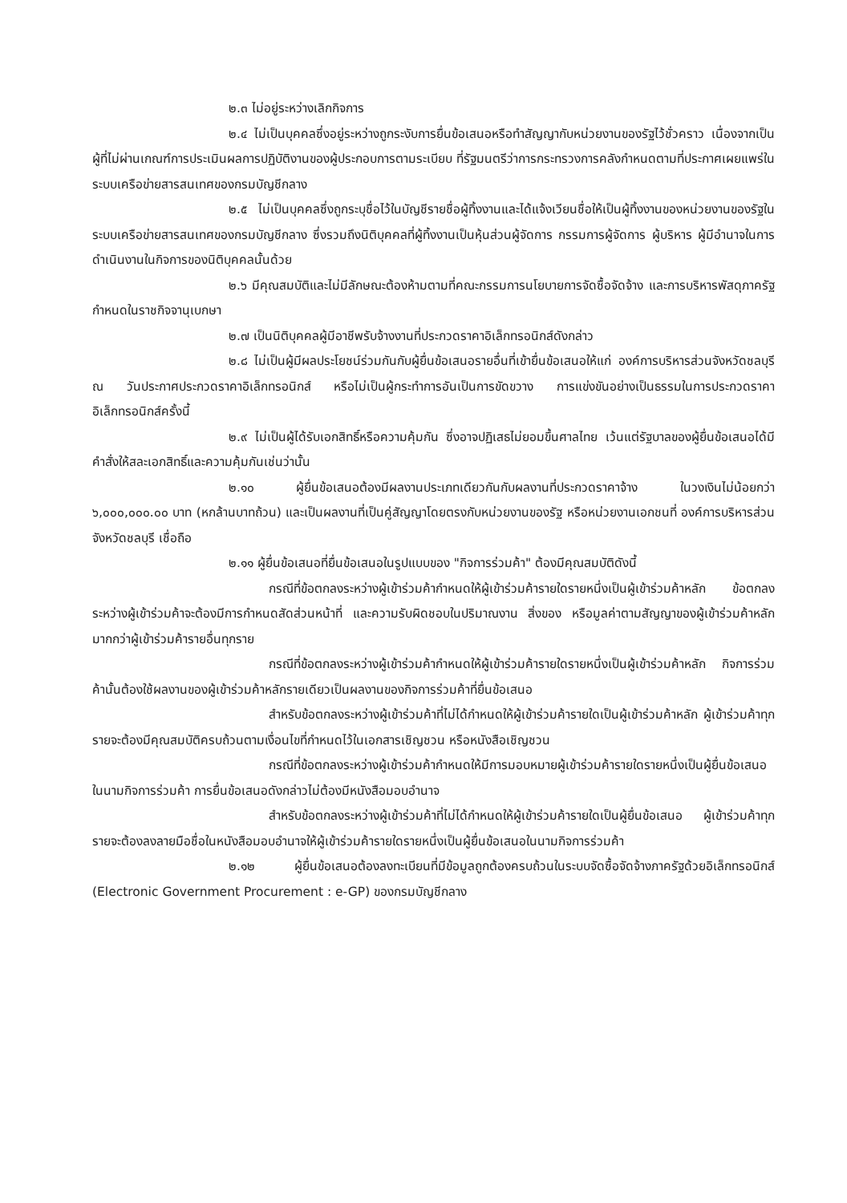๒.๓ ไม่อยู่ระหว่างเลิกกิจการ
๒.๔ ไม่เป็นบุคคลซึ่งอยู่ระหว่างถูกระงับการยื่นข้อเสนอหรือทำสัญญากับหน่วยงานของรัฐไว้ชั่วคราว เนื่องจากเป็นผู้ที่ไม่ผ่านเกณฑ์การประเมินผลการปฏิบัติงานของผู้ประกอบการตามระเบียบ ที่รัฐมนตรีว่าการกระทรวงการคลังกำหนดตามที่ประกาศเผยแพร่ในระบบเครือข่ายสารสนเทศของกรมบัญชีกลาง
๒.๕ ไม่เป็นบุคคลซึ่งถูกระบุชื่อไว้ในบัญชีรายชื่อผู้ทิ้งงานและได้แจ้งเวียนชื่อให้เป็นผู้ทิ้งงานของหน่วยงานของรัฐในระบบเครือข่ายสารสนเทศของกรมบัญชีกลาง ซึ่งรวมถึงนิติบุคคลที่ผู้ทิ้งงานเป็นหุ้นส่วนผู้จัดการ กรรมการผู้จัดการ ผู้บริหาร ผู้มีอำนาจในการดำเนินงานในกิจการของนิติบุคคลนั้นด้วย
๒.๖ มีคุณสมบัติและไม่มีลักษณะต้องห้ามตามที่คณะกรรมการนโยบายการจัดซื้อจัดจ้าง และการบริหารพัสดุภาครัฐกำหนดในราชกิจจานุเบกษา
๒.๗ เป็นนิติบุคคลผู้มีอาชีพรับจ้างงานที่ประกวดราคาอิเล็กทรอนิกส์ดังกล่าว
๒.๘ ไม่เป็นผู้มีผลประโยชน์ร่วมกันกับผู้ยื่นข้อเสนอรายอื่นที่เข้ายื่นข้อเสนอให้แก่ องค์การบริหารส่วนจังหวัดชลบุรี ณ วันประกาศประกวดราคาอิเล็กทรอนิกส์ หรือไม่เป็นผู้กระทำการอันเป็นการขัดขวาง การแข่งขันอย่างเป็นธรรมในการประกวดราคาอิเล็กทรอนิกส์ครั้งนี้
๒.๙ ไม่เป็นผู้ได้รับเอกสิทธิ์หรือความคุ้มกัน ซึ่งอาจปฏิเสธไม่ยอมขึ้นศาลไทย เว้นแต่รัฐบาลของผู้ยื่นข้อเสนอได้มีคำสั่งให้สละเอกสิทธิ์และความคุ้มกันเช่นว่านั้น
๒.๑๐ ผู้ยื่นข้อเสนอต้องมีผลงานประเภทเดียวกันกับผลงานที่ประกวดราคาจ้าง ในวงเงินไม่น้อยกว่า ๖,๐๐๐,๐๐๐.๐๐ บาท (หกล้านบาทถ้วน) และเป็นผลงานที่เป็นคู่สัญญาโดยตรงกับหน่วยงานของรัฐ หรือหน่วยงานเอกชนที่ องค์การบริหารส่วนจังหวัดชลบุรี เชื่อถือ
๒.๑๑ ผู้ยื่นข้อเสนอที่ยื่นข้อเสนอในรูปแบบของ "กิจการร่วมค้า" ต้องมีคุณสมบัติดังนี้
กรณีที่ข้อตกลงระหว่างผู้เข้าร่วมค้ากำหนดให้ผู้เข้าร่วมค้ารายใดรายหนึ่งเป็นผู้เข้าร่วมค้าหลัก ข้อตกลงระหว่างผู้เข้าร่วมค้าจะต้องมีการกำหนดสัดส่วนหน้าที่ และความรับผิดชอบในปริมาณงาน สิ่งของ หรือมูลค่าตามสัญญาของผู้เข้าร่วมค้าหลักมากกว่าผู้เข้าร่วมค้ารายอื่นทุกราย
กรณีที่ข้อตกลงระหว่างผู้เข้าร่วมค้ากำหนดให้ผู้เข้าร่วมค้ารายใดรายหนึ่งเป็นผู้เข้าร่วมค้าหลัก กิจการร่วมค้านั้นต้องใช้ผลงานของผู้เข้าร่วมค้าหลักรายเดียวเป็นผลงานของกิจการร่วมค้าที่ยื่นข้อเสนอ
สำหรับข้อตกลงระหว่างผู้เข้าร่วมค้าที่ไม่ได้กำหนดให้ผู้เข้าร่วมค้ารายใดเป็นผู้เข้าร่วมค้าหลัก ผู้เข้าร่วมค้าทุกรายจะต้องมีคุณสมบัติครบถ้วนตามเงื่อนไขที่กำหนดไว้ในเอกสารเชิญชวน หรือหนังสือเชิญชวน
กรณีที่ข้อตกลงระหว่างผู้เข้าร่วมค้ากำหนดให้มีการมอบหมายผู้เข้าร่วมค้ารายใดรายหนึ่งเป็นผู้ยื่นข้อเสนอ ในนามกิจการร่วมค้า การยื่นข้อเสนอดังกล่าวไม่ต้องมีหนังสือมอบอำนาจ
สำหรับข้อตกลงระหว่างผู้เข้าร่วมค้าที่ไม่ได้กำหนดให้ผู้เข้าร่วมค้ารายใดเป็นผู้ยื่นข้อเสนอ ผู้เข้าร่วมค้าทุกรายจะต้องลงลายมือชื่อในหนังสือมอบอำนาจให้ผู้เข้าร่วมค้ารายใดรายหนึ่งเป็นผู้ยื่นข้อเสนอในนามกิจการร่วมค้า
๒.๑๒ ผู้ยื่นข้อเสนอต้องลงทะเบียนที่มีข้อมูลถูกต้องครบถ้วนในระบบจัดซื้อจัดจ้างภาครัฐด้วยอิเล็กทรอนิกส์ (Electronic Government Procurement : e-GP) ของกรมบัญชีกลาง